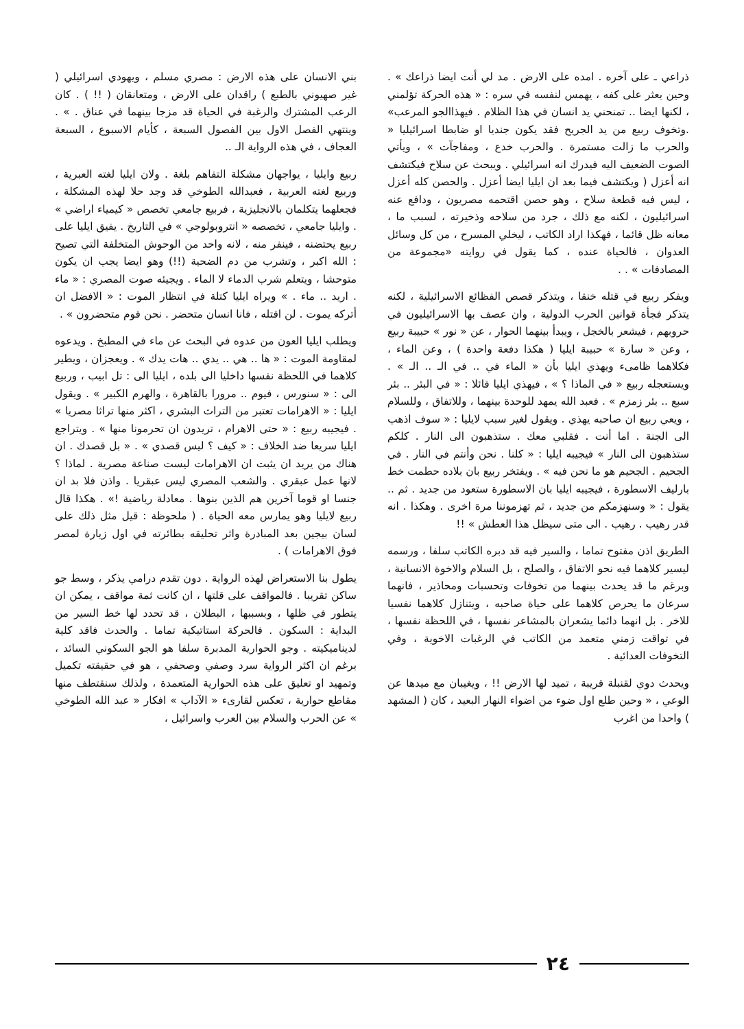ذراعي ـ على آخره . امده على الارض . مد لي أنت ايضا ذراعك » . وحين يعثر على كفه ، يهمس لنفسه في سره : « هذه الحركة تؤلمني ، لكنها ايضا .. تمنحني يد انسان في هذا الظلام . فيهذاالجو المرعب» .وتخوف ربيع من يد الجريح فقد يكون جنديا او ضابطا اسرائيليا « والحرب ما زالت مستمرة . والحرب خدع ، ومفاجآت » ، ويأتي الصوت الضعيف اليه فيدرك انه اسرائيلي . ويبحث عن سلاح فيكتشف انه أعزل ( ويكتشف فيما بعد ان ايليا ايضا أعزل . والحصن كله أعزل ، ليس فيه قطعة سلاح ، وهو حصن اقتحمه مصريون ، ودافع عنه اسرائيليون ، لكنه مع ذلك ، جرد من سلاحه وذخيرته ، لسبب ما ، معانه ظل قائما ، فهكذا اراد الكاتب ، ليخلي المسرح ، من كل وسائل العدوان ، فالحياة عنده ، كما يقول في روايته «مجموعة من المصادفات » . .
ويفكر ربيع في قتله خنقا ، ويتذكر قصص الفظائع الاسرائيلية ، لكنه يتذكر فجأة قوانين الحرب الدولية ، وان عصف بها الاسرائيليون في حروبهم ، فيشعر بالخجل ، ويبدأ بينهما الحوار ، عن « نور » حبيبة ربيع ، وعن « سارة » حبيبة ايليا ( هكذا دفعة واحدة ) ، وعن الماء ، فكلاهما ظامىء ويهذي ايليا بأن « الماء في .. في الـ .. الـ » . ويستعجله ربيع « في الماذا ؟ » ، فيهذي ايليا قائلا : « في البئر .. بئر سبع .. بئر زمزم » . فعبد الله يمهد للوحدة بينهما ، وللاتفاق ، وللسلام ، ويعي ربيع ان صاحبه يهذي . ويقول لغير سبب لايليا : « سوف اذهب الى الجنة . اما أنت . فقلبي معك . ستذهبون الى النار . كلكم ستذهبون الى النار » فيجيبه ايليا : « كلنا . نحن وأنتم في النار . في الجحيم . الجحيم هو ما نحن فيه » . ويفتخر ربيع بان بلاده حطمت خط بارليف الاسطورة ، فيجيبه ايليا بان الاسطورة ستعود من جديد . ثم .. يقول : « وسنهزمكم من جديد ، ثم تهزموننا مرة اخرى . وهكذا . انه قدر رهيب . رهيب . الى متى سيظل هذا العطش » !!
الطريق اذن مفتوح تماما ، والسير فيه قد دبره الكاتب سلفا ، ورسمه ليسير كلاهما فيه نحو الاتفاق ، والصلح ، بل السلام والاخوة الانسانية ، وبرغم ما قد يحدث بينهما من تخوفات وتحسبات ومحاذير ، فانهما سرعان ما يحرص كلاهما على حياة صاحبه ، ويتنازل كلاهما نفسيا للاخر . بل انهما دائما يشعران بالمشاعر نفسها ، في اللحظة نفسها ، في تواقت زمني متعمد من الكاتب في الرغبات الاخوية ، وفي التخوفات العدائية .
ويحدث دوي لقنبلة قريبة ، تميد لها الارض !! ، ويغيبان مع ميدها عن الوعي ، « وحين طلع اول ضوء من اضواء النهار البعيد ، كان ( المشهد ) واحدا من اغرب
بني الانسان على هذه الارض : مصري مسلم ، ويهودي اسرائيلي ( غير صهيوني بالطبع ) راقدان على الارض ، ومتعانقان ( !! ) . كان الرعب المشترك والرغبة في الحياة قد مزجا بينهما في عناق . » . وينتهي الفصل الاول بين الفصول السبعة ، كأيام الاسبوع ، السبعة العجاف ، في هذه الرواية الـ ..
ربيع وايليا ، يواجهان مشكلة التفاهم بلغة . ولان ايليا لغته العبرية ، وربيع لغته العربية ، فعبدالله الطوخي قد وجد حلا لهذه المشكلة ، فجعلهما يتكلمان بالانجليزية ، فربيع جامعي تخصص « كيمياء اراضي » . وايليا جامعي ، تخصصه « انتروبولوجي » في التاريخ . يفيق ايليا على ربيع يحتضنه ، فينفر منه ، لانه واحد من الوحوش المتخلفة التي تصيح : الله اكبر ، وتشرب من دم الضحية (!!) وهو ايضا يجب ان يكون متوحشا ، ويتعلم شرب الدماء لا الماء . ويجيئه صوت المصري : « ماء . اريد .. ماء . » ويراه ايليا كتلة في انتظار الموت : « الافضل ان أتركه يموت . لن اقتله ، فانا انسان متحضر . نحن قوم متحضرون » .
ويطلب ايليا العون من عدوه في البحث عن ماء في المطبخ . ويدعوه لمقاومة الموت : « ها .. هي .. يدي .. هات يدك » . ويعجزان ، ويطير كلاهما في اللحظة نفسها داخليا الى بلده ، ايليا الى : تل ابيب ، وربيع الى : « سنورس ، فيوم .. مرورا بالقاهرة ، والهرم الكبير » . ويقول ايليا : « الاهرامات تعتبر من التراث البشري ، اكثر منها تراثا مصريا » . فيجيبه ربيع : « حتى الاهرام ، تريدون ان تحرمونا منها » . ويتراجع ايليا سريعا ضد الخلاف : « كيف ؟ ليس قصدي » . « بل قصدك . ان هناك من يريد ان يثبت ان الاهرامات ليست صناعة مصرية . لماذا ؟ لانها عمل عبقري . والشعب المصري ليس عبقريا . واذن فلا بد ان جنسا او قوما آخرين هم الذين بنوها . معادلة رياضية !» . هكذا قال ربيع لايليا وهو يمارس معه الحياة . ( ملحوظة : قيل مثل ذلك على لسان بيجين بعد المبادرة واثر تحليقه بطائرته في اول زيارة لمصر فوق الاهرامات ) .
يطول بنا الاستعراض لهذه الرواية . دون تقدم درامي يذكر ، وسط جو ساكن تقريبا . فالمواقف على قلتها ، ان كانت ثمة مواقف ، يمكن ان يتطور في ظلها ، وبسببها ، البطلان ، قد تحدد لها خط السير من البداية : السكون . فالحركة استاتيكية تماما . والحدث فاقد كلية لديناميكيته . وجو الحوارية المدبرة سلفا هو الجو السكوني السائد ، برغم ان اكثر الرواية سرد وصفي وصحفي ، هو في حقيقته تكميل وتمهيد او تعليق على هذه الحوارية المتعمدة ، ولذلك سنقتطف منها مقاطع حوارية ، تعكس لقارىء « الآداب » افكار « عبد الله الطوخي » عن الحرب والسلام بين العرب واسرائيل ،
٢٤